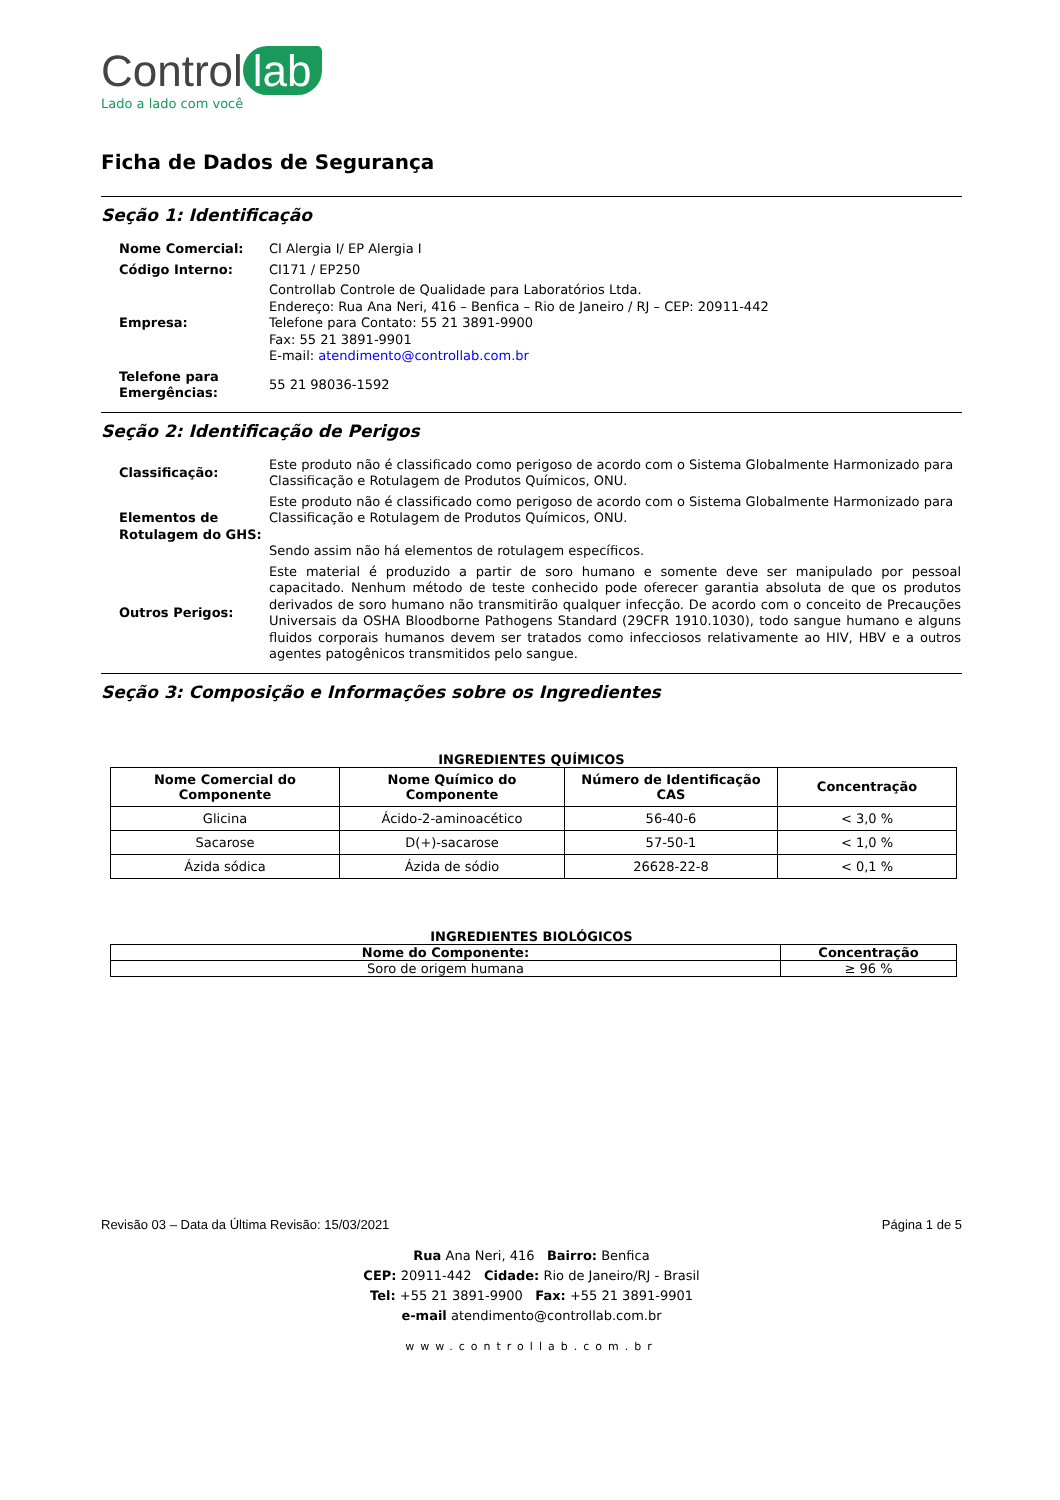Control lab
Lado a lado com você
Ficha de Dados de Segurança
Seção 1: Identificação
| Nome Comercial: | CI Alergia I/ EP Alergia I |
| Código Interno: | CI171 / EP250 |
| Empresa: | Controllab Controle de Qualidade para Laboratórios Ltda. Endereço: Rua Ana Neri, 416 – Benfica – Rio de Janeiro / RJ – CEP: 20911-442 Telefone para Contato: 55 21 3891-9900 Fax: 55 21 3891-9901 E-mail: atendimento@controllab.com.br |
| Telefone para Emergências: | 55 21 98036-1592 |
Seção 2: Identificação de Perigos
| Classificação: | Este produto não é classificado como perigoso de acordo com o Sistema Globalmente Harmonizado para Classificação e Rotulagem de Produtos Químicos, ONU. |
| Elementos de Rotulagem do GHS: | Este produto não é classificado como perigoso de acordo com o Sistema Globalmente Harmonizado para Classificação e Rotulagem de Produtos Químicos, ONU. Sendo assim não há elementos de rotulagem específicos. |
| Outros Perigos: | Este material é produzido a partir de soro humano e somente deve ser manipulado por pessoal capacitado. Nenhum método de teste conhecido pode oferecer garantia absoluta de que os produtos derivados de soro humano não transmitirão qualquer infecção. De acordo com o conceito de Precauções Universais da OSHA Bloodborne Pathogens Standard (29CFR 1910.1030), todo sangue humano e alguns fluidos corporais humanos devem ser tratados como infecciosos relativamente ao HIV, HBV e a outros agentes patogênicos transmitidos pelo sangue. |
Seção 3: Composição e Informações sobre os Ingredientes
INGREDIENTES QUÍMICOS
| Nome Comercial do Componente | Nome Químico do Componente | Número de Identificação CAS | Concentração |
| --- | --- | --- | --- |
| Glicina | Ácido-2-aminoacético | 56-40-6 | < 3,0 % |
| Sacarose | D(+)-sacarose | 57-50-1 | < 1,0 % |
| Ázida sódica | Ázida de sódio | 26628-22-8 | < 0,1 % |
INGREDIENTES BIOLÓGICOS
| Nome do Componente: | Concentração |
| --- | --- |
| Soro de origem humana | ≥ 96 % |
Revisão 03 – Data da Última Revisão: 15/03/2021 Página 1 de 5
Rua Ana Neri, 416 Bairro: Benfica
CEP: 20911-442 Cidade: Rio de Janeiro/RJ - Brasil
Tel: +55 21 3891-9900 Fax: +55 21 3891-9901
e-mail atendimento@controllab.com.br
www.controllab.com.br